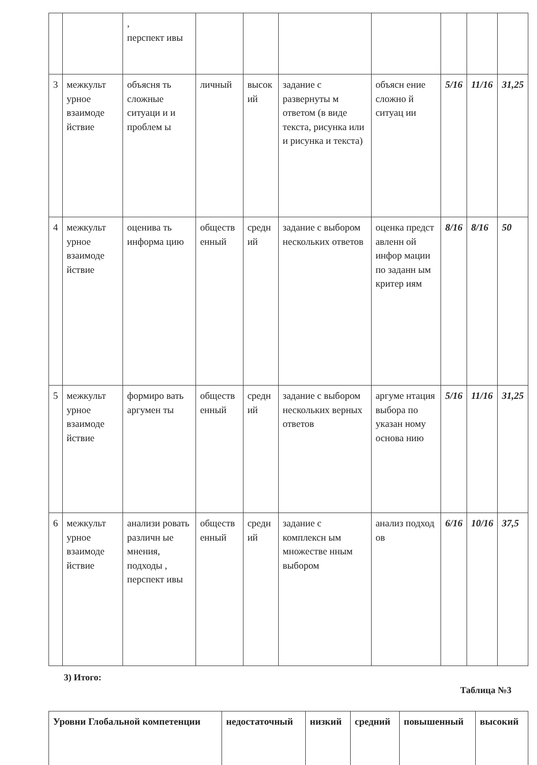| | | , перспект ивы | | | | | | | |
| 3 | межкульт урное взаимоде йствие | объясня ть сложные ситуаци и и проблем ы | личный | высок ий | задание с развернуты м ответом (в виде текста, рисунка или и рисунка и текста) | объясн ение сложно й ситуац ии | 5/16 | 11/16 | 31,25 |
| 4 | межкульт урное взаимоде йствие | оценива ть информа цию | обществ енный | средн ий | задание с выбором нескольких ответов | оценка предст авленн ой инфор мации по заданн ым критер иям | 8/16 | 8/16 | 50 |
| 5 | межкульт урное взаимоде йствие | формиро вать аргумен ты | обществ енный | средн ий | задание с выбором нескольких верных ответов | аргуме нтация выбора по указан ному основа нию | 5/16 | 11/16 | 31,25 |
| 6 | межкульт урное взаимоде йствие | анализи ровать различн ые мнения, подходы , перспект ивы | обществ енный | средн ий | задание с комплексн ым множестве нным выбором | анализ подход ов | 6/16 | 10/16 | 37,5 |
3) Итого:
Таблица №3
| Уровни Глобальной компетенции | недостаточный | низкий | средний | повышенный | высокий |
| --- | --- | --- | --- | --- | --- |